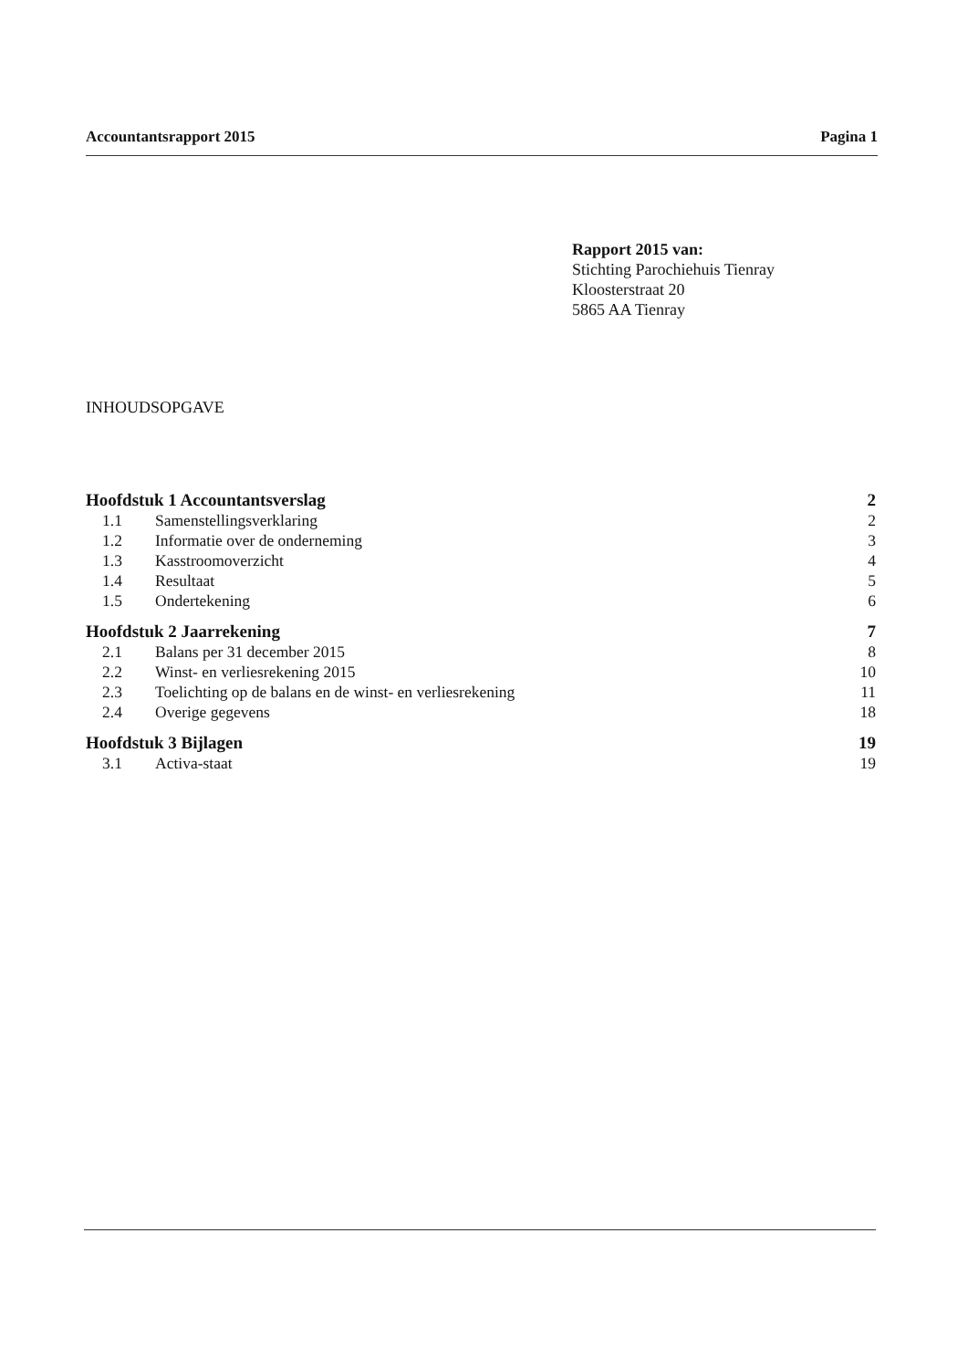Accountantsrapport 2015 Pagina 1
Rapport 2015 van:
Stichting Parochiehuis Tienray
Kloosterstraat 20
5865 AA Tienray
INHOUDSOPGAVE
Hoofdstuk 1 Accountantsverslag 2
1.1 Samenstellingsverklaring 2
1.2 Informatie over de onderneming 3
1.3 Kasstroomoverzicht 4
1.4 Resultaat 5
1.5 Ondertekening 6
Hoofdstuk 2 Jaarrekening 7
2.1 Balans per 31 december 2015 8
2.2 Winst- en verliesrekening 2015 10
2.3 Toelichting op de balans en de winst- en verliesrekening 11
2.4 Overige gegevens 18
Hoofdstuk 3 Bijlagen 19
3.1 Activa-staat 19